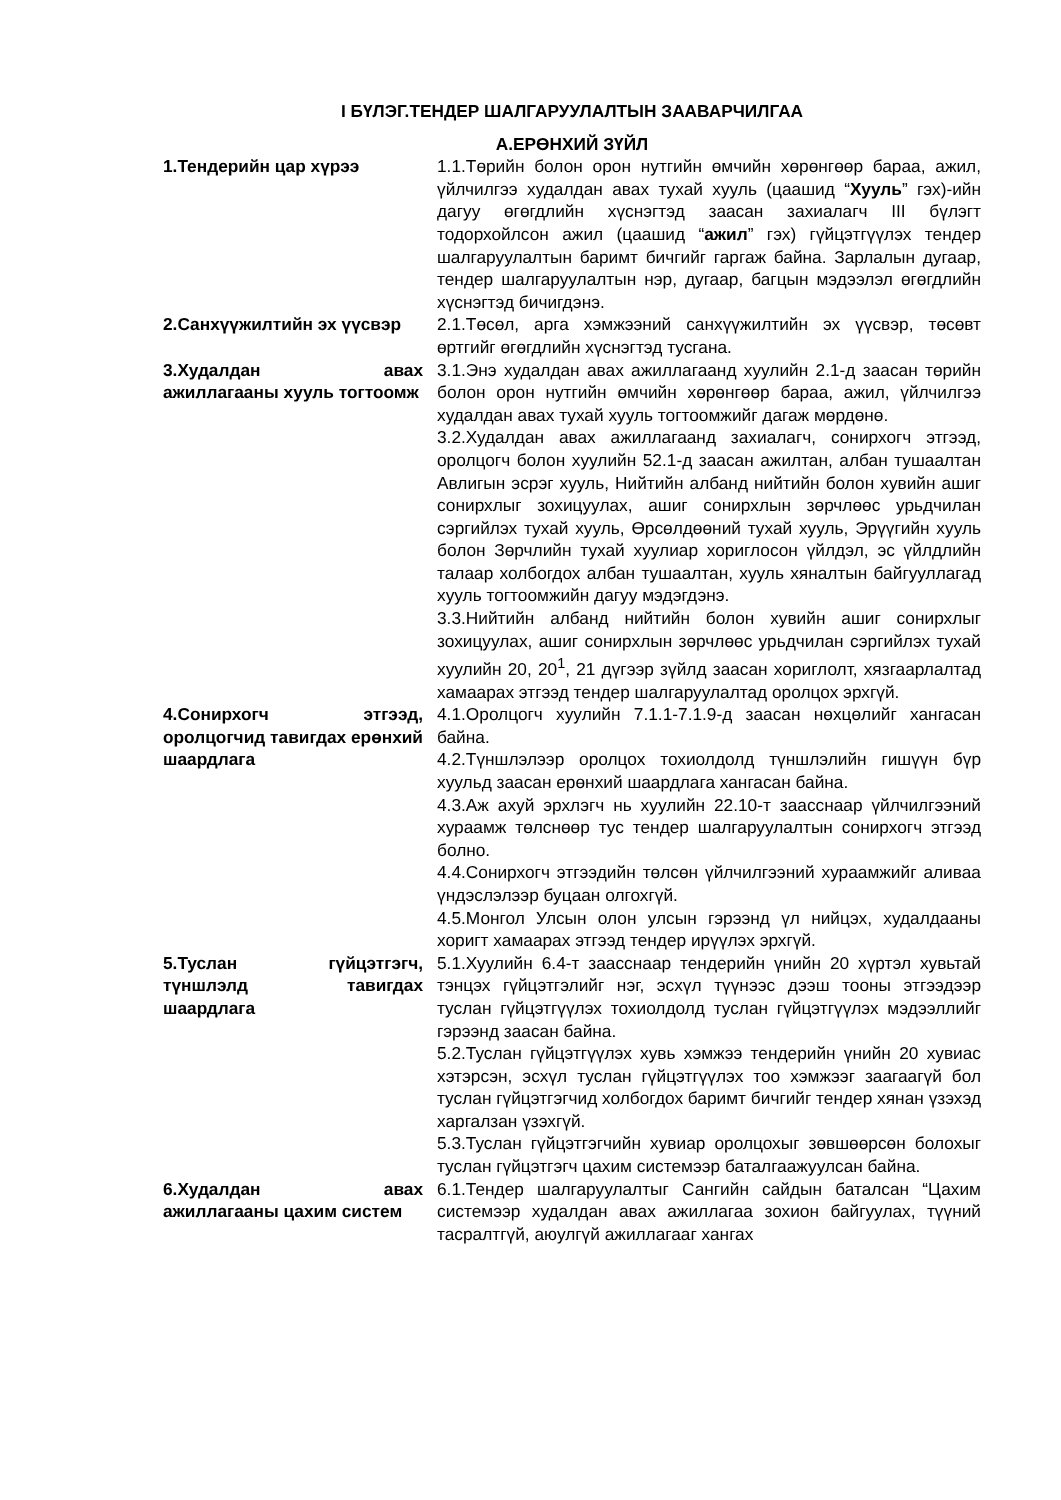I БҮЛЭГ.ТЕНДЕР ШАЛГАРУУЛАЛТЫН ЗААВАРЧИЛГАА
А.ЕРӨНХИЙ ЗҮЙЛ
1.Тендерийн цар хүрээ 1.1.Төрийн болон орон нутгийн өмчийн хөрөнгөөр бараа, ажил, үйлчилгээ худалдан авах тухай хууль (цаашид “Хууль” гэх)-ийн дагуу өгөгдлийн хүснэгтэд заасан захиалагч III бүлэгт тодорхойлсон ажил (цаашид “ажил” гэх) гүйцэтгүүлэх тендер шалгаруулалтын баримт бичгийг гаргаж байна. Зарлалын дугаар, тендер шалгаруулалтын нэр, дугаар, багцын мэдээлэл өгөгдлийн хүснэгтэд бичигдэнэ.
2.Санхүүжилтийн эх үүсвэр 2.1.Төсөл, арга хэмжээний санхүүжилтийн эх үүсвэр, төсөвт өртгийг өгөгдлийн хүснэгтэд тусгана.
3.Худалдан авах ажиллагааны хууль тогтоомж
3.1.Энэ худалдан авах ажиллагаанд хуулийн 2.1-д заасан төрийн болон орон нутгийн өмчийн хөрөнгөөр бараа, ажил, үйлчилгээ худалдан авах тухай хууль тогтоомжийг дагаж мөрдөнө.
3.2.Худалдан авах ажиллагаанд захиалагч, сонирхогч этгээд, оролцогч болон хуулийн 52.1-д заасан ажилтан, албан тушаалтан Авлигын эсрэг хууль, Нийтийн албанд нийтийн болон хувийн ашиг сонирхлыг зохицуулах, ашиг сонирхлын зөрчлөөс урьдчилан сэргийлэх тухай хууль, Өрсөлдөөний тухай хууль, Эрүүгийн хууль болон Зөрчлийн тухай хуулиар хориглосон үйлдэл, эс үйлдлийн талаар холбогдох албан тушаалтан, хууль хяналтын байгууллагад хууль тогтоомжийн дагуу мэдэгдэнэ.
3.3.Нийтийн албанд нийтийн болон хувийн ашиг сонирхлыг зохицуулах, ашиг сонирхлын зөрчлөөс урьдчилан сэргийлэх тухай хуулийн 20, 20<sup>1</sup>, 21 дүгээр зүйлд заасан хориглолт, хязгаарлалтад хамаарах этгээд тендер шалгаруулалтад оролцох эрхгүй.
4.Сонирхогч этгээд, оролцогчид тавигдах ерөнхий шаардлага
4.1.Оролцогч хуулийн 7.1.1-7.1.9-д заасан нөхцөлийг хангасан байна.
4.2.Түншлэлээр оролцох тохиолдолд түншлэлийн гишүүн бүр хуульд заасан ерөнхий шаардлага хангасан байна.
4.3.Аж ахуй эрхлэгч нь хуулийн 22.10-т заасснаар үйлчилгээний хураамж төлснөөр тус тендер шалгаруулалтын сонирхогч этгээд болно.
4.4.Сонирхогч этгээдийн төлсөн үйлчилгээний хураамжийг аливаа үндэслэлээр буцаан олгохгүй.
4.5.Монгол Улсын олон улсын гэрээнд үл нийцэх, худалдааны хоригт хамаарах этгээд тендер ирүүлэх эрхгүй.
5.Туслан гүйцэтгэгч, түншлэлд тавигдах шаардлага
5.1.Хуулийн 6.4-т заасснаар тендерийн үнийн 20 хүртэл хувьтай тэнцэх гүйцэтгэлийг нэг, эсхүл түүнээс дээш тооны этгээдээр туслан гүйцэтгүүлэх тохиолдолд туслан гүйцэтгүүлэх мэдээллийг гэрээнд заасан байна.
5.2.Туслан гүйцэтгүүлэх хувь хэмжээ тендерийн үнийн 20 хувиас хэтэрсэн, эсхүл туслан гүйцэтгүүлэх тоо хэмжээг заагаагүй бол туслан гүйцэтгэгчид холбогдох баримт бичгийг тендер хянан үзэхэд харгалзан үзэхгүй.
5.3.Туслан гүйцэтгэгчийн хувиар оролцохыг зөвшөөрсөн болохыг туслан гүйцэтгэгч цахим системээр баталгаажуулсан байна.
6.Худалдан авах ажиллагааны цахим систем
6.1.Тендер шалгаруулалтыг Сангийн сайдын баталсан “Цахим системээр худалдан авах ажиллагаа зохион байгуулах, түүний тасралтгүй, аюулгүй ажиллагааг хангах